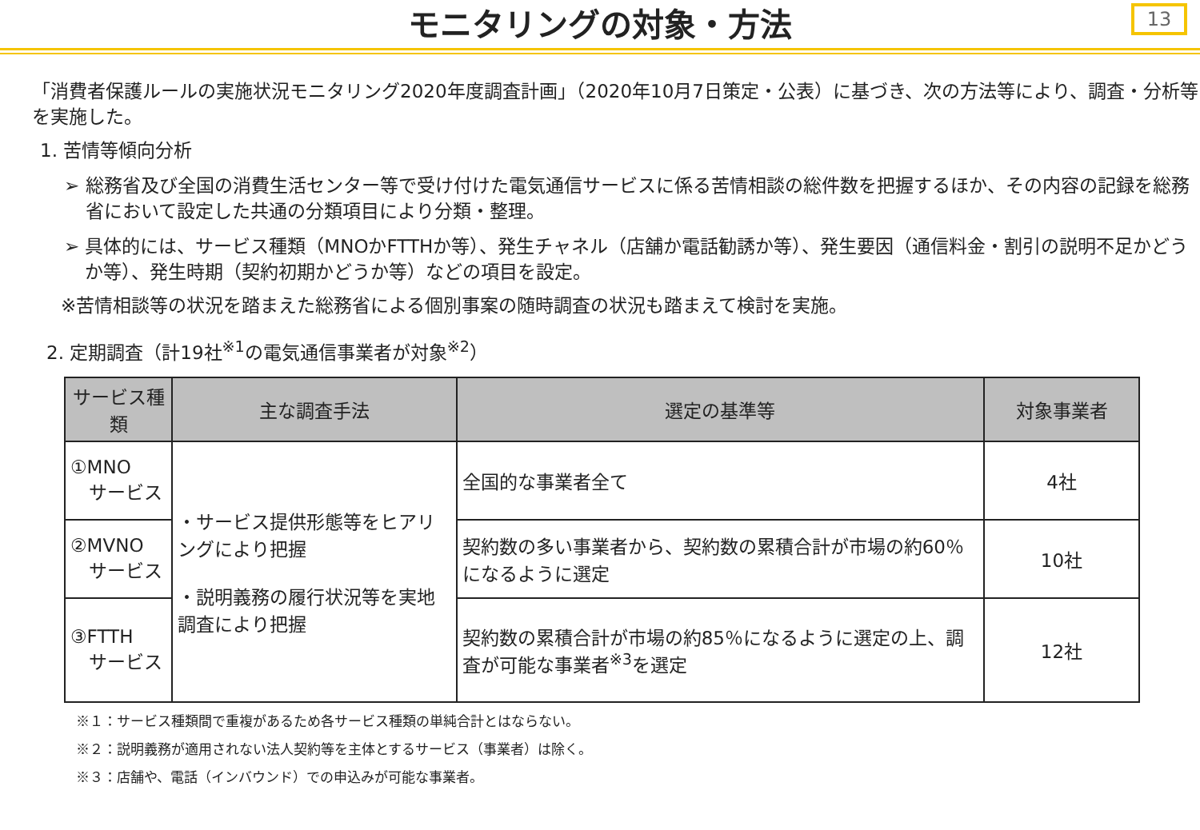モニタリングの対象・方法
13
「消費者保護ルールの実施状況モニタリング2020年度調査計画」（2020年10月7日策定・公表）に基づき、次の方法等により、調査・分析等を実施した。
1. 苦情等傾向分析
➢ 総務省及び全国の消費生活センター等で受け付けた電気通信サービスに係る苦情相談の総件数を把握するほか、その内容の記録を総務省において設定した共通の分類項目により分類・整理。
➢ 具体的には、サービス種類（MNOかFTTHか等）、発生チャネル（店舗か電話勧誘か等）、発生要因（通信料金・割引の説明不足かどうか等）、発生時期（契約初期かどうか等）などの項目を設定。
※苦情相談等の状況を踏まえた総務省による個別事案の随時調査の状況も踏まえて検討を実施。
2. 定期調査（計19社<sup>※1</sup>の電気通信事業者が対象<sup>※2</sup>）
| サービス種類 | 主な調査手法 | 選定の基準等 | 対象事業者 |
| --- | --- | --- | --- |
| ①MNO サービス | ・サービス提供形態等をヒアリングにより把握 ・説明義務の履行状況等を実地調査により把握 | 全国的な事業者全て | 4社 |
| ②MVNO サービス | | 契約数の多い事業者から、契約数の累積合計が市場の約60％になるように選定 | 10社 |
| ③FTTH サービス | | 契約数の累積合計が市場の約85％になるように選定の上、調査が可能な事業者<sup>※3</sup>を選定 | 12社 |
※１：サービス種類間で重複があるため各サービス種類の単純合計とはならない。
※２：説明義務が適用されない法人契約等を主体とするサービス（事業者）は除く。
※３：店舗や、電話（インバウンド）での申込みが可能な事業者。